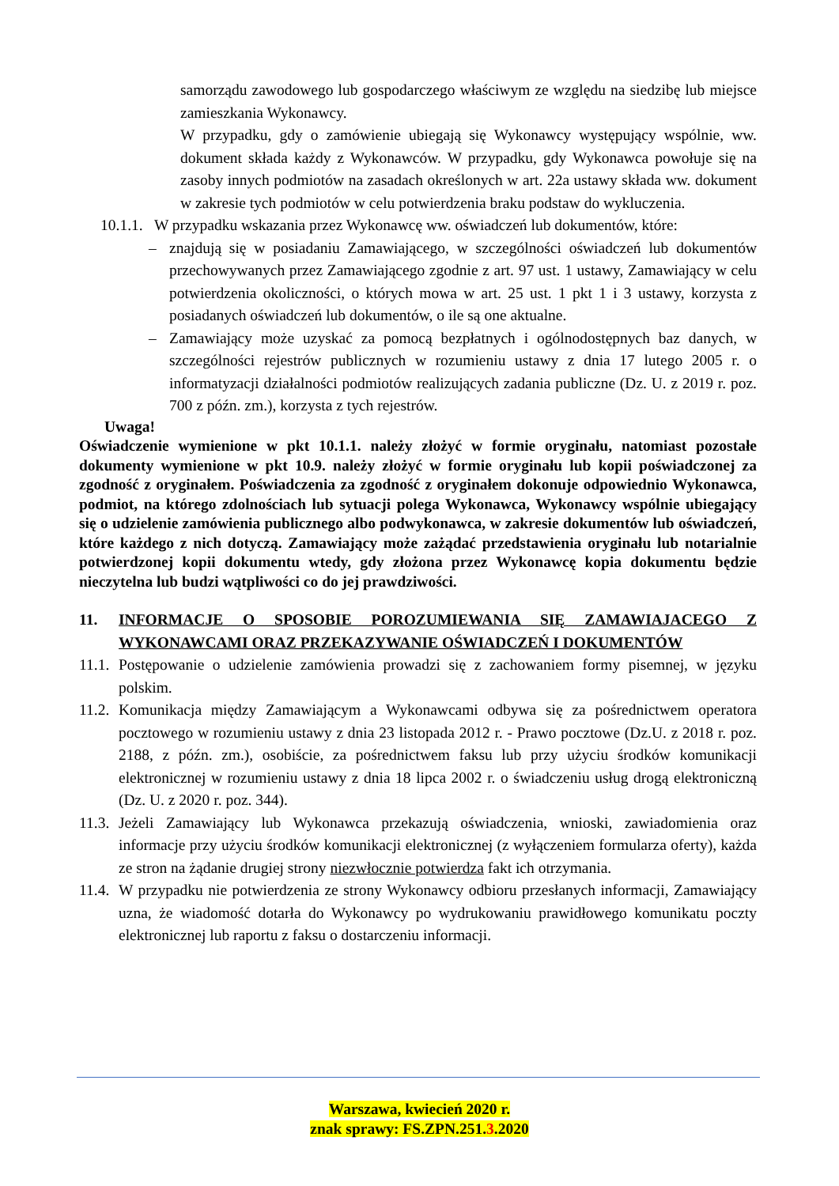samorządu zawodowego lub gospodarczego właściwym ze względu na siedzibę lub miejsce zamieszkania Wykonawcy.
W przypadku, gdy o zamówienie ubiegają się Wykonawcy występujący wspólnie, ww. dokument składa każdy z Wykonawców. W przypadku, gdy Wykonawca powołuje się na zasoby innych podmiotów na zasadach określonych w art. 22a ustawy składa ww. dokument w zakresie tych podmiotów w celu potwierdzenia braku podstaw do wykluczenia.
10.1.1. W przypadku wskazania przez Wykonawcę ww. oświadczeń lub dokumentów, które:
– znajdują się w posiadaniu Zamawiającego, w szczególności oświadczeń lub dokumentów przechowywanych przez Zamawiającego zgodnie z art. 97 ust. 1 ustawy, Zamawiający w celu potwierdzenia okoliczności, o których mowa w art. 25 ust. 1 pkt 1 i 3 ustawy, korzysta z posiadanych oświadczeń lub dokumentów, o ile są one aktualne.
– Zamawiający może uzyskać za pomocą bezpłatnych i ogólnodostępnych baz danych, w szczególności rejestrów publicznych w rozumieniu ustawy z dnia 17 lutego 2005 r. o informatyzacji działalności podmiotów realizujących zadania publiczne (Dz. U. z 2019 r. poz. 700 z późn. zm.), korzysta z tych rejestrów.
Uwaga!
Oświadczenie wymienione w pkt 10.1.1. należy złożyć w formie oryginału, natomiast pozostałe dokumenty wymienione w pkt 10.9. należy złożyć w formie oryginału lub kopii poświadczonej za zgodność z oryginałem. Poświadczenia za zgodność z oryginałem dokonuje odpowiednio Wykonawca, podmiot, na którego zdolnościach lub sytuacji polega Wykonawca, Wykonawcy wspólnie ubiegający się o udzielenie zamówienia publicznego albo podwykonawca, w zakresie dokumentów lub oświadczeń, które każdego z nich dotyczą. Zamawiający może zażądać przedstawienia oryginału lub notarialnie potwierdzonej kopii dokumentu wtedy, gdy złożona przez Wykonawcę kopia dokumentu będzie nieczytelna lub budzi wątpliwości co do jej prawdziwości.
11. INFORMACJE O SPOSOBIE POROZUMIEWANIA SIĘ ZAMAWIAJACEGO Z WYKONAWCAMI ORAZ PRZEKAZYWANIE OŚWIADCZEŃ I DOKUMENTÓW
11.1.
Postępowanie o udzielenie zamówienia prowadzi się z zachowaniem formy pisemnej, w języku polskim.
11.2.
Komunikacja między Zamawiającym a Wykonawcami odbywa się za pośrednictwem operatora pocztowego w rozumieniu ustawy z dnia 23 listopada 2012 r. - Prawo pocztowe (Dz.U. z 2018 r. poz. 2188, z późn. zm.), osobiście, za pośrednictwem faksu lub przy użyciu środków komunikacji elektronicznej w rozumieniu ustawy z dnia 18 lipca 2002 r. o świadczeniu usług drogą elektroniczną (Dz. U. z 2020 r. poz. 344).
11.3.
Jeżeli Zamawiający lub Wykonawca przekazują oświadczenia, wnioski, zawiadomienia oraz informacje przy użyciu środków komunikacji elektronicznej (z wyłączeniem formularza oferty), każda ze stron na żądanie drugiej strony niezwłocznie potwierdza fakt ich otrzymania.
11.4.
W przypadku nie potwierdzenia ze strony Wykonawcy odbioru przesłanych informacji, Zamawiający uzna, że wiadomość dotarła do Wykonawcy po wydrukowaniu prawidłowego komunikatu poczty elektronicznej lub raportu z faksu o dostarczeniu informacji.
Warszawa, kwiecień 2020 r.
znak sprawy: FS.ZPN.251.3.2020